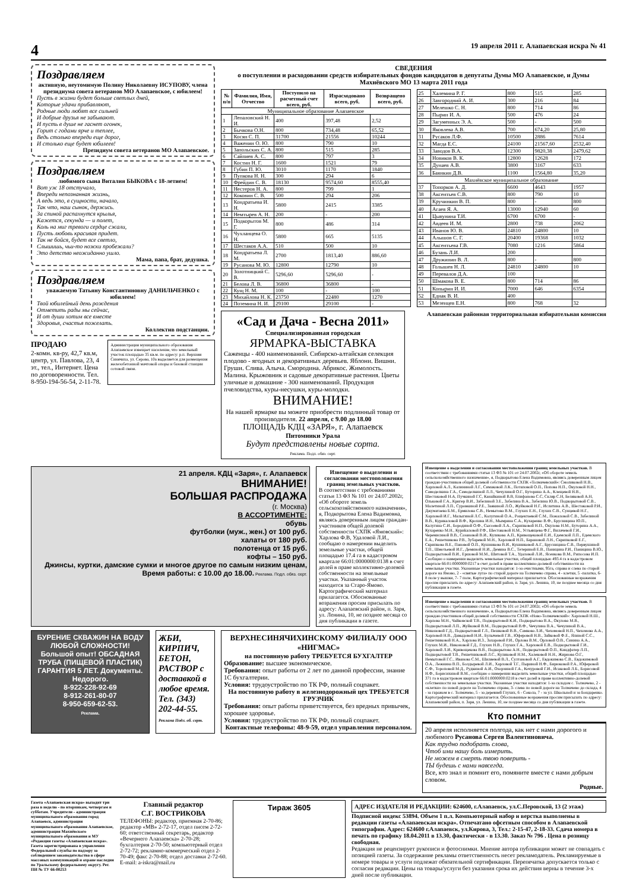4 19 апреля 2011 г. Алапаевская искра № 41
Поздравляем
активную, неутомимую Полину Николаевну ИСУПОВУ, члена президиума совета ветеранов МО Алапаевское, с юбилеем!
Пусть в жизни будет больше светлых дней,
Которые удачи прибавляют,
Родные люди любят все сильней
И добрые друзья не забывают.
И пусть в душе не гаснет огонек,
Горит с годами ярче и теплее,
Ведь столько впереди еще дорог,
И столько еще будет юбилеев!
Президиум совета ветеранов МО Алапаевское.
Поздравляем
любимого сына Виталия БЫКОВА с 18-летием!
Вот уж 18 отстучало,
Впереди непознанная жизнь,
А ведь это, в сущности, начало,
Так что, наш сынок, держись.
За спиной распахнутся крылья,
Кажется, секунда — и полет,
Коль на миг тревоги сердце сжали,
Пусть любовь красивая придет.
Так не бойся, будет все светло,
Слышишь, чьи-то ножки пробежали?
Это детство неожиданно ушло.
Мама, папа, брат, дедушка.
Поздравляем
уважаемую Татьяну Константиновну ДАНИЛЬЧЕНКО с юбилеем!
Твой юбилейный день рождения
Отметить рады мы сейчас,
И от души хотим все вместе
Здоровья, счастья пожелать.
Коллектив подстанции.
ПРОДАЮ
2-комн. кв-ру, 42,7 кв.м, центр, ул. Павлова, 23, 4 эт., тел., Интернет. Цена по договоренности. Тел. 8-950-194-56-54, 2-11-78.
Администрация муниципального образования Алапаевское извещает население, что земельный участок площадью 35 кв.м. по адресу: р.п. Верхняя Синячиха, ул. Серова, 10а выделяется для размещения железобетонной мачтовой опоры и базовой станции сотовой связи.
СВЕДЕНИЯ
о поступлении и расходовании средств избирательных фондов кандидатов в депутаты Думы МО Алапаевское, и Думы Махнёвского МО 13 марта 2011 года
| № п/п | Фамилия, Имя, Отчество | Поступило на расчетный счет всего, руб. | Израсходовано всего, руб. | Возвращено всего, руб. |
| --- | --- | --- | --- | --- |
| Муниципальное образование Алапаевское | | | | |
| 1 | Лепаловский Н. И. | 400 | 397,48 | 2,52 |
| 2 | Бычкова О.Н. | 800 | 734,48 | 65,52 |
| 3 | Косян С. П. | 31700 | 21556 | 10244 |
| 4 | Важенин О. Ю. | 800 | 790 | 10 |
| 5 | Запольских С. А. | 800 | 515 | 285 |
| 6 | Сайпиев А. С. | 800 | 797 | 3 |
| 7 | Костин Н. Г. | 1600 | 1521 | 79 |
| 8 | Губин П. Ю. | 3010 | 1170 | 1840 |
| 9 | Пупкова Н. Н. | 300 | 294 | 6 |
| 10 | Фрейдин С. В. | 18130 | 9574,60 | 8555,40 |
| 11 | Нестеров Н. А. | 800 | 799 | 1 |
| 12 | Коковин С. В. | 500 | 294 | 206 |
| 13 | Кондратьева И. Н. | 5800 | 2415 | 3385 |
| 14 | Немтырев А. Н. | 200 | - | 200 |
| 15 | Подкорытов М. Г. | 800 | 486 | 314 |
| 16 | Чухланцева О. Н. | 5800 | 665 | 5135 |
| 17 | Шестаков А.А. | 510 | 500 | 10 |
| 18 | Кондратьева Л. М. | 2700 | 1813,40 | 886,60 |
| 19 | Русанова М. Ю. | 12800 | 12790 | 10 |
| 20 | Золотницкий С. В. | 5296,60 | 5296,60 | - |
| 21 | Белова Л. В. | 36800 | 36800 | - |
| 22 | Кущ Н. М. | 100 | - | 100 |
| 23 | Михайлова Н. К. | 23750 | 22480 | 1270 |
| 24 | Поземина Н. И. | 29100 | 29100 | - |
| 25 | Халемина Р. Г. | 800 | 515 | 285 |
| 26 | Завгородний А. И. | 300 | 216 | 84 |
| 27 | Мелешко С. Н. | 800 | 714 | 86 |
| 28 | Пырин И. А. | 500 | 476 | 24 |
| 29 | Загуменных Э. А. | 500 | - | 500 |
| 30 | Яковлева А.В. | 700 | 674,20 | 25,80 |
| 31 | Русаков Л.Ф. | 10500 | 2886 | 7614 |
| 32 | Магда Е.С. | 24100 | 21567,60 | 2532,40 |
| 33 | Заводов В.А. | 12300 | 9820,38 | 2479,62 |
| 34 | Новиков В. К. | 12800 | 12628 | 172 |
| 35 | Дунаев А.В. | 3800 | 3167 | 633 |
| 36 | Баянкин Д.В. | 1100 | 1564,80 | 35,20 |
| Махнёвское муниципальное образование | | | | |
| 37 | Топорков А. Д. | 6600 | 4643 | 1957 |
| 38 | Аксентьев С.В. | 800 | 790 | 10 |
| 39 | Кручинкин В. П. | 800 | - | 800 |
| 40 | Агаев Я. А. | 13000 | 12940 | 60 |
| 41 | Цывунина Т.И. | 6700 | 6700 | - |
| 42 | Авдеев И. М. | 2800 | 738 | 2062 |
| 43 | Иванов Ю. В. | 24810 | 24800 | 10 |
| 44 | Алышов С. Г. | 20400 | 19368 | 1032 |
| 45 | Аксентьева Г.В. | 7080 | 1216 | 5864 |
| 46 | Бузань Л.И. | 200 | | |
| 47 | Дружинин В. Л. | 800 | - | 800 |
| 48 | Голышев Н. Л. | 24810 | 24800 | 10 |
| 49 | Перевалов Д.А. | 100 | | |
| 50 | Шмакова В. Е. | 800 | 714 | 86 |
| 51 | Копырин И. И. | 7000 | 646 | 6354 |
| 52 | Еднак В. И. | 400 | | |
| 53 | Мезенцев Е.Н. | 800 | 768 | 32 |
«Сад и Дача - Весна 2011»
Специализированная городская
ЯРМАРКА-ВЫСТАВКА
Саженцы - 400 наименований. Сибирско-алтайская селекция плодово - ягодных и декоративных деревьев. Яблони. Вишни. Груши. Слива. Алыча. Смородина. Абрикос. Жимолость. Малина. Крыжовник и садовые декоративные растения. Цветы уличные и домашние - 300 наименований. Продукция пчеловодства, куры-несушки, куры-молодки.
ВНИМАНИЕ!
На нашей ярмарке вы можете приобрести подлинный товар от производителя. 22 апреля, с 9.00 до 18.00
ПЛОЩАДЬ КДЦ «ЗАРЯ», г. Алапаевск
Питомники Урала
Будут представлены новые сорта.
Реклама. Подл. обяз. серт.
Алапаевская районная территориальная избирательная комиссия
21 апреля. КДЦ «Заря», г. Алапаевск
ВНИМАНИЕ!
БОЛЬШАЯ РАСПРОДАЖА
(г. Москва)
В АССОРТИМЕНТЕ:
обувь
футболки (муж., жен.) от 100 руб.
халаты от 180 руб.
полотенца от 15 руб.
кофты – 150 руб.
Джинсы, куртки, дамские сумки и многое другое по самым низким ценам,
Время работы: с 10.00 до 18.00. Реклама. Подл. обяз. серт.
Извещение о выделении и согласовании местоположения границ земельных участков.
В соответствии с требованиями статьи 13 ФЗ № 101 от 24.07.2002г, «Об обороте земель сельскохозяйственного назначения», я, Подкорытова Елена Вадимовна, являясь доверенным лицом граждан-участников общей долевой собственности СХПК «Ямовский»: Харлова Ф.В, Удаловой Л.И., сообщаю о намерении выделить земельные участки, общей площадью 17.4 га в кадастровом квартале 66:01:0000000:0138 в счет долей в праве коллективно-долевой собственности на земельные участки. Указанный участок находится за Старо-Ямово. Картографический материал прилагается. Обоснованные возражения просим присылать по адресу: Алапаевский район, п. Заря, ул. Ленина, 10, не позднее месяца со дня публикации в газете.
БУРЕНИЕ СКВАЖИН НА ВОДУ ЛЮБОЙ СЛОЖНОСТИ! Большой опыт! ОБСАДНАЯ ТРУБА (ПИЩЕВОЙ ПЛАСТИК) ГАРАНТИЯ 5 ЛЕТ. Документы. Недорого.
8-922-228-92-69
8-912-261-80-07
8-950-659-62-53.
Реклама.
ЖБИ, КИРПИЧ, БЕТОН, РАСТВОР с доставкой в любое время.
Тел. (343) 202-44-55.
Реклама Подл. об. серт.
ВЕРХНЕСИНЯЧИХИНСКОМУ ФИЛИАЛУ ООО «НИГМАС»
на постоянную работу ТРЕБУЕТСЯ БУХГАЛТЕР
Образование: высшее экономическое.
Требования: опыт работы от 2 лет по данной профессии, знание 1С бухгалтерии.
Условия: трудоустройство по ТК РФ, полный соцпакет.
На постоянную работу в железнодорожный цех ТРЕБУЕТСЯ ГРУЗЧИК
Требования: опыт работы приветствуется, без вредных привычек, хорошее здоровье.
Условия: трудоустройство по ТК РФ, полный соцпакет.
Контактные телефоны: 48-9-59, отдел управления персоналом.
Извещение о выделении и согласовании местоположения границ земельных участков. В соответствии с требованиями статьи 13 ФЗ № 101 от 24.07.2002г, «Об обороте земель сельскохозяйственного назначения», я, Подкорытова Елена Вадимовна, являясь доверенным лицом граждан-участников общей долевой собственности СХПК «Толмачевский»: Смоликовой Н.В., Харловой А.Л., Калининой Л.Г., Симаковой Л.К., Потаповой О.П., Попова Н.П., Окуловой Н.Н., Самоделкина Г.А., Самоделкиной Л.Л., Чечулиной О.Г., Буторина А.А., Клещевой Н.В., Шестаковой Н.А, Пучкиной Г.С, Канайкиной В.В, Епифанова С.С, Скляр С.Н, Беляковой А.Н, Ольковой Г.А., Кригер В.И., Забелиной З.Е., Забелина В.А., Забелина Ю.В., Подкорытовой С.В., Малетиной Л.П., Суровкиной Р.Е., Заякиной Л.О., Жуйковой Н.Г., Ислитина А.В., Шестаковой Р.И., Джуматаева Б.М., Ермилова С.В., Немытова В.М., Глухих Е.Н., Глухих С.В., Сунцевой Н.Г., Харловой И.Г., Малыгиной Л.С., Калугиной О.А., Рощектаевой С.М., Пожаловой С.В., Забелиной В.В., Курикаловой В.Ф., Крохина И.Н., Мымрина С.А., Кухаренко В.Ф., Брусницина Ю.П., Калугина С.И., Бородиной О.Ф., Сысоевой Л.А., Скрипковой Н.П., Окулова Н.М., Буторина А.А., Кухаренко М.Н., Куриkaловой Р.Ф., Шестаковой Н.М., Устьянцева Ф.Г., Вилачевой Г.И., Черемисиной В.В., Сазановой В.И., Куликова А.П., Кривощековой Е.И., Едемской Л.П., Едемского Е.А., Решетникова Р.В., Зубаревой М.Н., Харловой Н.П., Барановой Л.Н., Скрипковой Е.Г., Скрипкова В.Е., Пановой О.П., Кушникова В.И., Кушниковой А.Г., Брусницина С.В., Первушиной Т.П., Шмотьевой И.Г., Деминой Н.И., Демина В.С., Тетериной Е.В., Паницина Р.И., Паницина В.Ю., Подкорытовой В.И., Ершовой М.М., Шитовой Т.А., Удаловой Л.И., Ясенкова В.М., Рипосова И.П. Сообщаю о намерении выделить земельные участки, общей площадью 493.4 га в кадастровом квартале 66:01:0000000:0217 в счет долей в праве коллективно-долевой собственности на земельные участки. Указанные участки находятся: 1-за очистными, 95га, справа и слева по старой дороге на Ямово, 2 - «святые луга» по старой дороге на Толмачево справа, 4 - клетки, 5 -палатка, 6-8 поле у вышки, 7- 7 поле, Картографический материал прилагается. Обоснованные возражения просим присылать по адресу: Алапаевский район, п. Заря, ул. Ленина, 10, не позднее месяца со дня публикации в газете.
Извещение о выделении и согласовании местоположения границ земельных участков. В соответствии с требованиями статьи 13 ФЗ № 101 от 24.07.2002г, «Об обороте земель сельскохозяйственного назначения», я, Подкорытова Елена Вадимовна, являясь доверенным лицом граждан-участников общей долевой собственности СХПК «Ново-Толмачевский»: Харловой Н.Ш., Харлова М.Н., Чайковской Т.В., Подкорытовой К.И., Подкорытова В.А., Окулова М.В., Подкорытовой Л.П., Жуйковой В.М., Подкорытовой В.Ф., Чечулина В.А., Чечулиной В.А., Никоновой Г.Д., Подкорытовой Г.Л., Пешковой В.В., Самкова Л.И., Чехомовой Н.П., Чехомова А.А., Харловой Н.В., Давыдовой Н.И., Булычевой Г.В., Юферовой Н.В., Зайковой Ф.Е., Ялиной С.С., Решетниковой Н.А., Харлова И.З., Захаровой Р.И., Орлова В.М., Орловой О.В., Синина А.А., Глухих М.И., Никоновой Г.Д., Глухих Н.В., Глухих Г.А., Харловой Е.В., Подкорытовой Г.И., Харловой Л.И., Кривощекова В.В., Подкорытова А.Н., Подкорытовой О.П., Киндфатер Л.П., Подкорытовой Т.В., Решетниковой Л.С., Куликовой Н.М., Халековой Н.Н., Жирнова О.Г., Немытовой Г.С., Иванова С.М., Шиляевой В.Л., Султановой А.Г., Евдокимова С.В., Евдокимовой О.А., Лежнина В.П., Болдыревой Л.И., Харловой Т.Г., Пыриной Н.Ф., Бирюковой Р.А., Юферовой С.Ф., Тороповой М.Д., Рудкиной А.И., Охорзиной Г.А., Кочуровой Г.И., Исаковой Л.Б., Борисовой Н.Ф., Борисихиной В.М., сообщаю о намерении выделить земельные участки, общей площадью 371 га в кадастровом квартале 66:01:0000000:0218 в счет долей в праве коллективно-долевой собственности на земельные участки. Указанные участки находятся: 1-за складом с. Толмачево, 2 - «клетки» по новой дороге на Толмачево справа, 3- слева по новой дороге на Толмачево до склада, 4 - за гаражом в с. Толмачево, 5 - за деревней Глухих, 6 - Сокола, 7 - за ул. Школьной и за Бондаренко. Картографический материал прилагается. Обоснованные возражения просим присылать по адресу: Алапаевский район, п. Заря, ул. Ленина, 10, не позднее месяца со дня публикации в газете.
Кто помнит
20 апреля исполняется полгода, как нет с нами дорогого и любимого Русанова Сергея Валентиновича.
Как трудно подобрать слова,
Чтоб ими нашу боль измерить.
Не можем в смерть твою поверить -
ТЫ будешь с нами навсегда.
Все, кто знал и помнит его, помяните вместе с нами добрым словом.
Родные.
Газета «Алапаевская искра» выходит три раза в неделю - по вторникам, четвергам и субботам. Учредители - администрация муниципального образования город Алапаевск, администрация муниципального образования Алапаевское, администрация Махнёвского муниципального образования и МУ «Редакция газеты «Алапаевская искра». Газета зарегистрирована в управлении Федеральной службы по надзору за соблюдением законодательства в сфере массовых коммуникаций и охране наследия по Уральскому федеральному округу. Рег. ПИ № ТУ 66-00253
Главный редактор
С.Г. ВОСТРИКОВА
ТЕЛЕФОНЫ: редактор, приемная 2-70-86; редактор «МВ» 2-72-17, отдел писем 2-72-60; ответственный секретарь, редактор «Вечернего Алапаевска» 2-70-28; бухгалтерия 2-70-50; компьютерный отдел 2-72-72; рекламно-коммерческий отдел 2-70-49; факс 2-70-88; отдел доставки 2-72-60. E-mail: a-iskra@mail.ru
Тираж 3605
АДРЕС ИЗДАТЕЛЯ И РЕДАКЦИИ: 624600, г.Алапаевск, ул.С.Перовской, 13 (2 этаж)
Подписной индекс 53894. Объем 1 п.л. Компьютерный набор и верстка выполнены в редакции газеты «Алапаевская искра». Отпечатано офсетным способом в Алапаевской типографии. Адрес: 624600 г.Алапаевск, ул.Кирова, 3, Тел.: 2-15-47, 2-18-33. Сдача номера в печать по графику 18.04.2011 в 13.30, фактически - в 13.30. Заказ № 796 . Цена в розницу свободная.
Редакция не рецензирует рукописи и фотоснимки. Мнение автора публикации может не совпадать с позицией газеты. За содержание рекламы ответственность несет рекламодатель. Рекламируемые в номере товары и услуги подлежат обязательной сертификации. Перепечатка допускается только с согласия редакции. Цены на товары/услуги без указания срока их действия верны в течение 3-х дней после публикации.